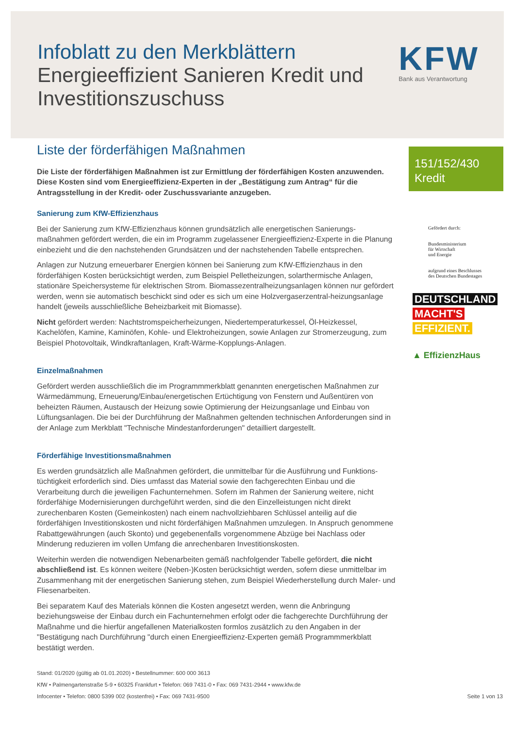Infoblatt zu den Merkblättern
Energieeffizient Sanieren Kredit und Investitionszuschuss
KFW
Bank aus Verantwortung
Liste der förderfähigen Maßnahmen
Die Liste der förderfähigen Maßnahmen ist zur Ermittlung der förderfähigen Kosten anzuwenden. Diese Kosten sind vom Energieeffizienz-Experten in der „Bestätigung zum Antrag“ für die Antragsstellung in der Kredit- oder Zuschussvariante anzugeben.
Sanierung zum KfW-Effizienzhaus
Bei der Sanierung zum KfW-Effizienzhaus können grundsätzlich alle energetischen Sanierungs-maßnahmen gefördert werden, die ein im Programm zugelassener Energieeffizienz-Experte in die Planung einbezieht und die den nachstehenden Grundsätzen und der nachstehenden Tabelle entsprechen.
Anlagen zur Nutzung erneuerbarer Energien können bei Sanierung zum KfW-Effizienzhaus in den förderfähigen Kosten berücksichtigt werden, zum Beispiel Pelletheizungen, solarthermische Anlagen, stationäre Speichersysteme für elektrischen Strom. Biomassezentralheizungsanlagen können nur gefördert werden, wenn sie automatisch beschickt sind oder es sich um eine Holzvergaserzentral-heizungsanlage handelt (jeweils ausschließliche Beheizbarkeit mit Biomasse).
Nicht gefördert werden: Nachtstromspeicherheizungen, Niedertemperaturkessel, Öl-Heizkessel, Kachelöfen, Kamine, Kaminöfen, Kohle- und Elektroheizungen, sowie Anlagen zur Stromerzeugung, zum Beispiel Photovoltaik, Windkraftanlagen, Kraft-Wärme-Kopplungs-Anlagen.
Einzelmaßnahmen
Gefördert werden ausschließlich die im Programmmerkblatt genannten energetischen Maßnahmen zur Wärmedämmung, Erneuerung/Einbau/energetischen Ertüchtigung von Fenstern und Außentüren von beheizten Räumen, Austausch der Heizung sowie Optimierung der Heizungsanlage und Einbau von Lüftungsanlagen. Die bei der Durchführung der Maßnahmen geltenden technischen Anforderungen sind in der Anlage zum Merkblatt "Technische Mindestanforderungen" detailliert dargestellt.
Förderfähige Investitionsmaßnahmen
Es werden grundsätzlich alle Maßnahmen gefördert, die unmittelbar für die Ausführung und Funktions-tüchtigkeit erforderlich sind. Dies umfasst das Material sowie den fachgerechten Einbau und die Verarbeitung durch die jeweiligen Fachunternehmen. Sofern im Rahmen der Sanierung weitere, nicht förderfähige Modernisierungen durchgeführt werden, sind die den Einzelleistungen nicht direkt zurechenbaren Kosten (Gemeinkosten) nach einem nachvollziehbaren Schlüssel anteilig auf die förderfähigen Investitionskosten und nicht förderfähigen Maßnahmen umzulegen. In Anspruch genommene Rabattgewährungen (auch Skonto) und gegebenenfalls vorgenommene Abzüge bei Nachlass oder Minderung reduzieren im vollen Umfang die anrechenbaren Investitionskosten.
Weiterhin werden die notwendigen Nebenarbeiten gemäß nachfolgender Tabelle gefördert, die nicht abschließend ist. Es können weitere (Neben-)Kosten berücksichtigt werden, sofern diese unmittelbar im Zusammenhang mit der energetischen Sanierung stehen, zum Beispiel Wiederherstellung durch Maler- und Fliesenarbeiten.
Bei separatem Kauf des Materials können die Kosten angesetzt werden, wenn die Anbringung beziehungsweise der Einbau durch ein Fachunternehmen erfolgt oder die fachgerechte Durchführung der Maßnahme und die hierfür angefallenen Materialkosten formlos zusätzlich zu den Angaben in der "Bestätigung nach Durchführung "durch einen Energieeffizienz-Experten gemäß Programmmerkblatt bestätigt werden.
151/152/430
Kredit
Gefördert durch:
Bundesministerium
für Wirtschaft
und Energie
aufgrund eines Beschlusses
des Deutschen Bundestages
DEUTSCHLAND
MACHT'S
EFFIZIENT.
▲ EffizienzHaus
Stand: 01/2020 (gültig ab 01.01.2020) • Bestellnummer: 600 000 3613
KfW • Palmengartenstraße 5-9 • 60325 Frankfurt • Telefon: 069 7431-0 • Fax: 069 7431-2944 • www.kfw.de
Infocenter • Telefon: 0800 5399 002 (kostenfrei) • Fax: 069 7431-9500 Seite 1 von 13